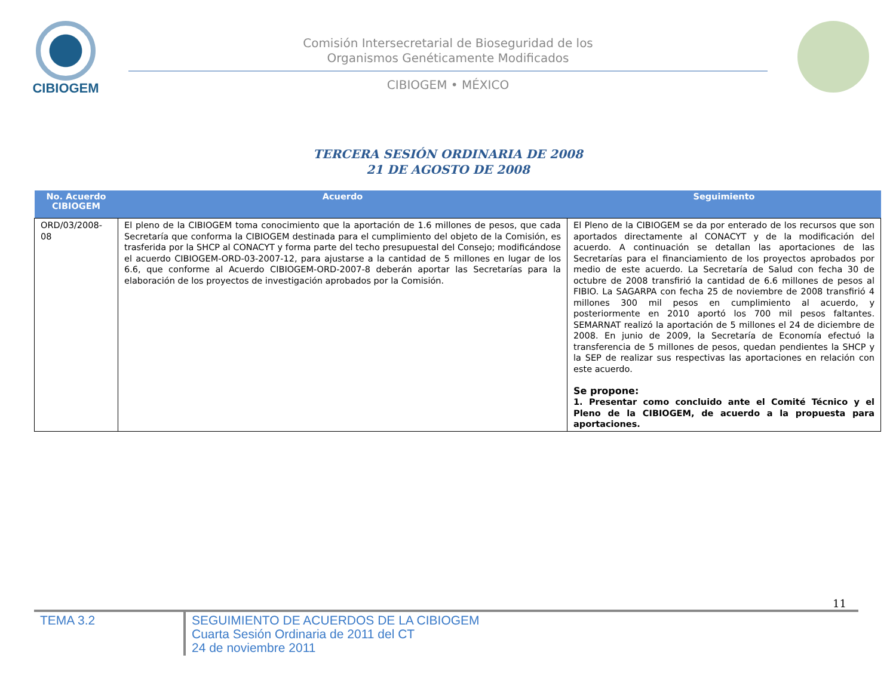CIBIOGEM
Comisión Intersecretarial de Bioseguridad de los
Organismos Genéticamente Modificados
CIBIOGEM • MÉXICO
TERCERA SESIÓN ORDINARIA DE 2008
21 DE AGOSTO DE 2008
| No. Acuerdo CIBIOGEM | Acuerdo | Seguimiento |
| --- | --- | --- |
| ORD/03/2008-08 | El pleno de la CIBIOGEM toma conocimiento que la aportación de 1.6 millones de pesos, que cada Secretaría que conforma la CIBIOGEM destinada para el cumplimiento del objeto de la Comisión, es trasferida por la SHCP al CONACYT y forma parte del techo presupuestal del Consejo; modificándose el acuerdo CIBIOGEM-ORD-03-2007-12, para ajustarse a la cantidad de 5 millones en lugar de los 6.6, que conforme al Acuerdo CIBIOGEM-ORD-2007-8 deberán aportar las Secretarías para la elaboración de los proyectos de investigación aprobados por la Comisión. | El Pleno de la CIBIOGEM se da por enterado de los recursos que son aportados directamente al CONACYT y de la modificación del acuerdo. A continuación se detallan las aportaciones de las Secretarías para el financiamiento de los proyectos aprobados por medio de este acuerdo. La Secretaría de Salud con fecha 30 de octubre de 2008 transfirió la cantidad de 6.6 millones de pesos al FIBIO. La SAGARPA con fecha 25 de noviembre de 2008 transfirió 4 millones 300 mil pesos en cumplimiento al acuerdo, y posteriormente en 2010 aportó los 700 mil pesos faltantes. SEMARNAT realizó la aportación de 5 millones el 24 de diciembre de 2008. En junio de 2009, la Secretaría de Economía efectuó la transferencia de 5 millones de pesos, quedan pendientes la SHCP y la SEP de realizar sus respectivas las aportaciones en relación con este acuerdo. Se propone: 1. Presentar como concluido ante el Comité Técnico y el Pleno de la CIBIOGEM, de acuerdo a la propuesta para aportaciones. |
11
TEMA 3.2
SEGUIMIENTO DE ACUERDOS DE LA CIBIOGEM
Cuarta Sesión Ordinaria de 2011 del CT
24 de noviembre 2011